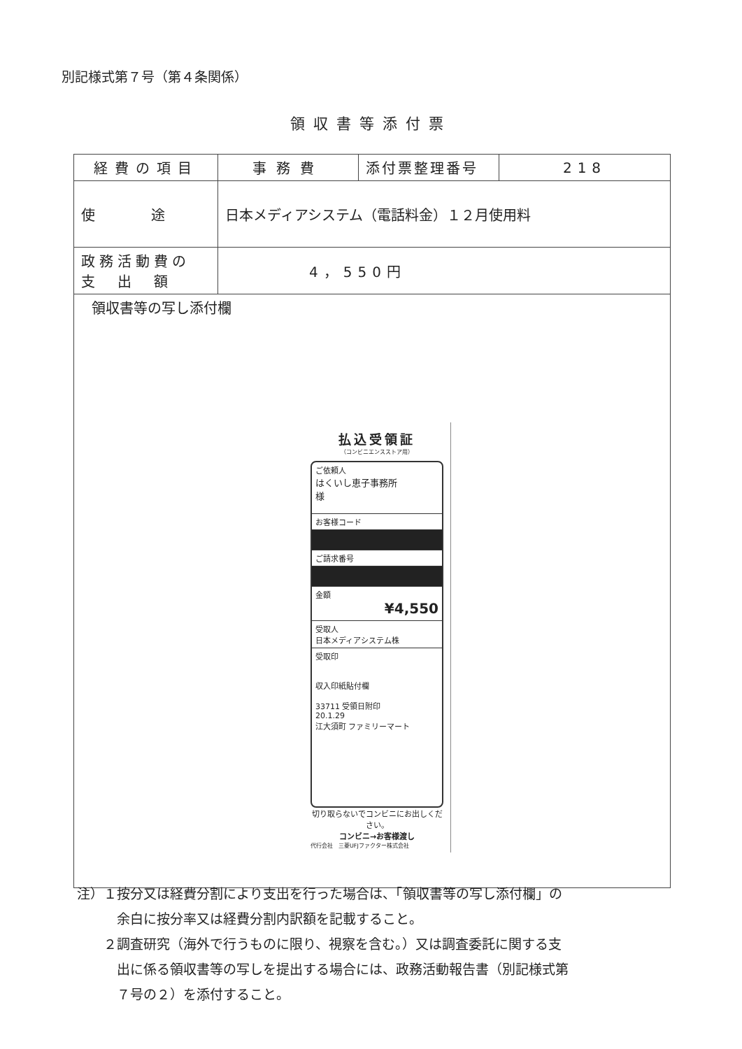別記様式第７号（第４条関係）
領収書等添付票
| 経費の項目 | 事務費 | 添付票整理番号 | 218 |
| 使 途 | 日本メディアシステム（電話料金）１２月使用料 | | |
| 政務活動費の 支 出 額 | 4，550円 | | |
| 領収書等の写し添付欄 払込受領証 （コンビニエンスストア用） ご依頼人 はくいし恵子事務所 様 お客様コード ご請求番号 金額 ¥4,550 受取人 日本メディアシステム株 受取印 収入印紙貼付欄 33711 受領日附印 20.1.29 江大須町 ファミリーマート 切り取らないでコンビニにお出しください。 コンビニ→お客様渡し 代行会社 三菱UFJファクター株式会社 | | | |
注）１按分又は経費分割により支出を行った場合は、「領収書等の写し添付欄」の
　　　余白に按分率又は経費分割内訳額を記載すること。
　　２調査研究（海外で行うものに限り、視察を含む。）又は調査委託に関する支
　　　出に係る領収書等の写しを提出する場合には、政務活動報告書（別記様式第
　　　７号の２）を添付すること。